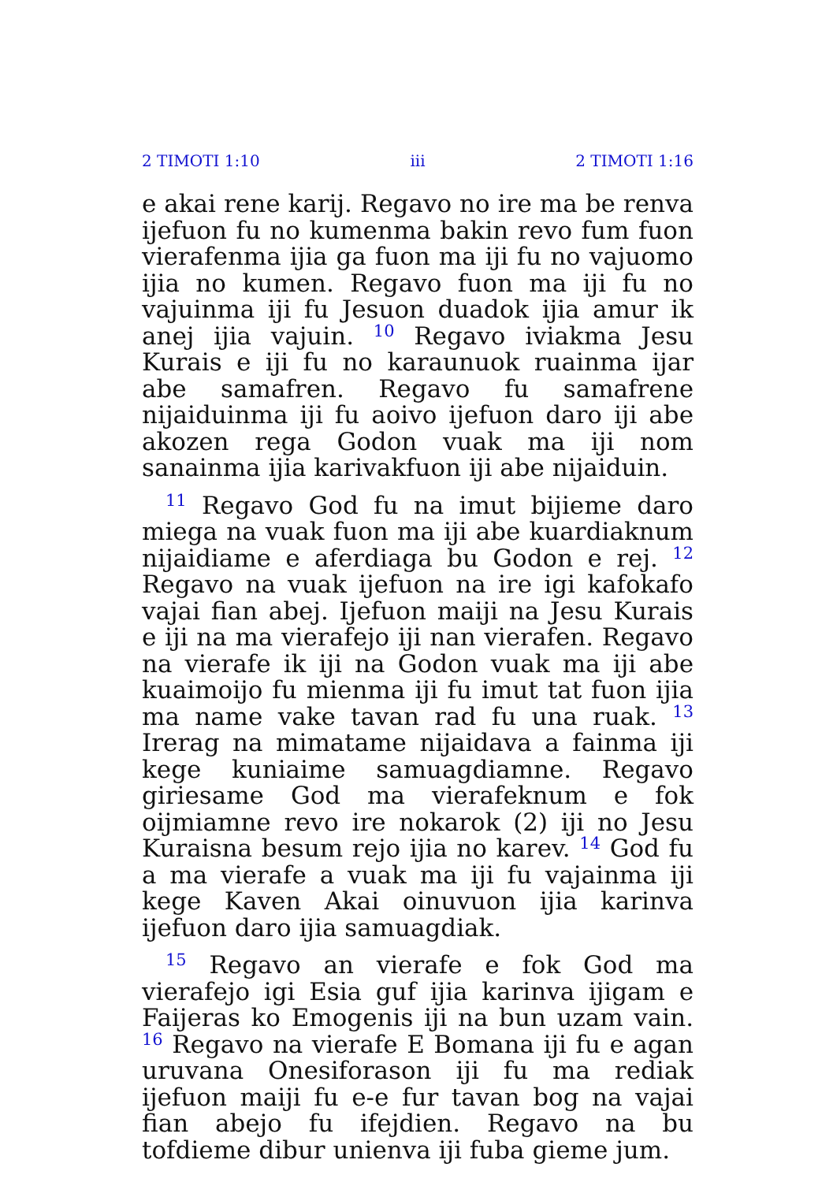2 TIMOTI 1:10 iii 2 TIMOTI 1:16
e akai rene karij. Regavo no ire ma be renva ijefuon fu no kumenma bakin revo fum fuon vierafenma ijia ga fuon ma iji fu no vajuomo ijia no kumen. Regavo fuon ma iji fu no vajuinma iji fu Jesuon duadok ijia amur ik anej ijia vajuin. <sup>10</sup> Regavo iviakma Jesu Kurais e iji fu no karaunuok ruainma ijar abe samafren. Regavo fu samafrene nijaiduinma iji fu aoivo ijefuon daro iji abe akozen rega Godon vuak ma iji nom sanainma ijia karivakfuon iji abe nijaiduin.
<sup>11</sup> Regavo God fu na imut bijieme daro miega na vuak fuon ma iji abe kuardiaknum nijaidiame e aferdiaga bu Godon e rej. <sup>12</sup> Regavo na vuak ijefuon na ire igi kafokafo vajai fian abej. Ijefuon maiji na Jesu Kurais e iji na ma vierafejo iji nan vierafen. Regavo na vierafe ik iji na Godon vuak ma iji abe kuaimoijo fu mienma iji fu imut tat fuon ijia ma name vake tavan rad fu una ruak. <sup>13</sup> Irerag na mimatame nijaidava a fainma iji kege kuniaime samuagdiamne. Regavo giriesame God ma vierafeknum e fok oijmiamne revo ire nokarok (2) iji no Jesu Kuraisna besum rejo ijia no karev. <sup>14</sup> God fu a ma vierafe a vuak ma iji fu vajainma iji kege Kaven Akai oinuvuon ijia karinva ijefuon daro ijia samuagdiak.
<sup>15</sup> Regavo an vierafe e fok God ma vierafejo igi Esia guf ijia karinva ijigam e Faijeras ko Emogenis iji na bun uzam vain. <sup>16</sup> Regavo na vierafe E Bomana iji fu e agan uruvana Onesiforason iji fu ma rediak ijefuon maiji fu e-e fur tavan bog na vajai fian abejo fu ifejdien. Regavo na bu tofdieme dibur unienva iji fuba gieme jum.